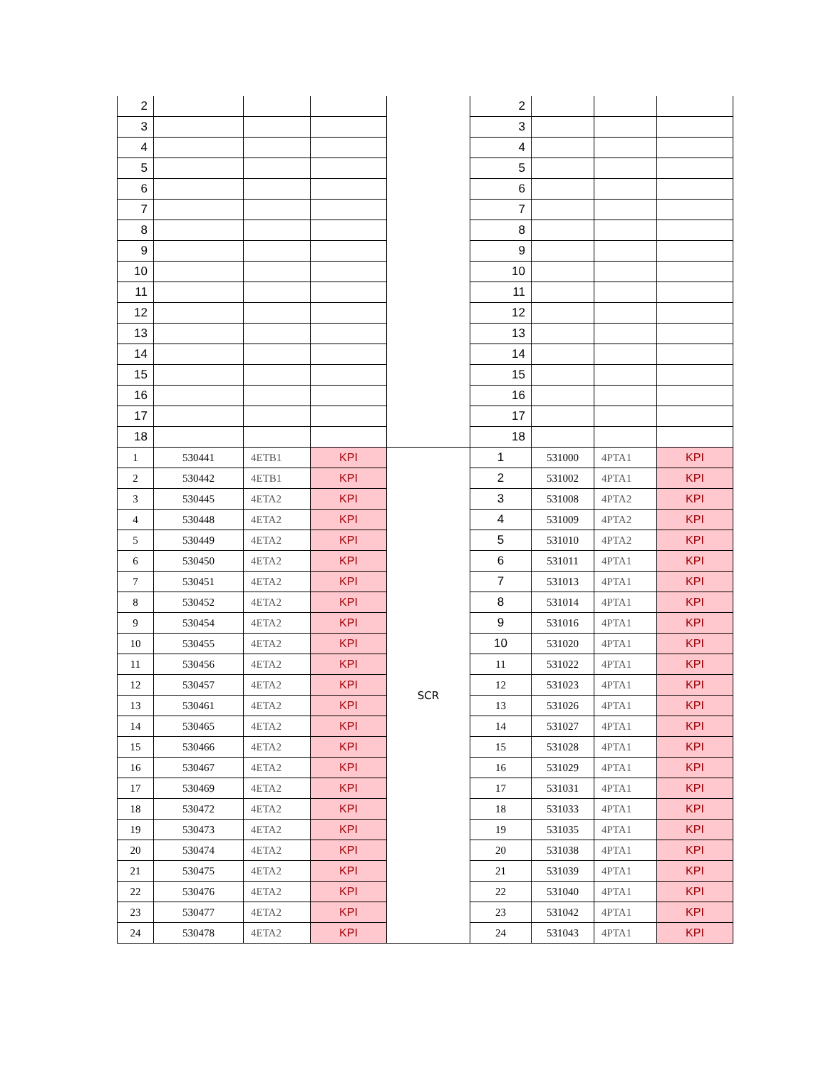| 2 | | | | | 2 | | | |
| 3 | | | | | 3 | | | |
| 4 | | | | | 4 | | | |
| 5 | | | | | 5 | | | |
| 6 | | | | | 6 | | | |
| 7 | | | | | 7 | | | |
| 8 | | | | | 8 | | | |
| 9 | | | | | 9 | | | |
| 10 | | | | | 10 | | | |
| 11 | | | | | 11 | | | |
| 12 | | | | | 12 | | | |
| 13 | | | | | 13 | | | |
| 14 | | | | | 14 | | | |
| 15 | | | | | 15 | | | |
| 16 | | | | | 16 | | | |
| 17 | | | | | 17 | | | |
| 18 | | | | | 18 | | | |
| 1 | 530441 | 4ETB1 | KPI | SCR | 1 | 531000 | 4PTA1 | KPI |
| 2 | 530442 | 4ETB1 | KPI | | 2 | 531002 | 4PTA1 | KPI |
| 3 | 530445 | 4ETA2 | KPI | | 3 | 531008 | 4PTA2 | KPI |
| 4 | 530448 | 4ETA2 | KPI | | 4 | 531009 | 4PTA2 | KPI |
| 5 | 530449 | 4ETA2 | KPI | | 5 | 531010 | 4PTA2 | KPI |
| 6 | 530450 | 4ETA2 | KPI | | 6 | 531011 | 4PTA1 | KPI |
| 7 | 530451 | 4ETA2 | KPI | | 7 | 531013 | 4PTA1 | KPI |
| 8 | 530452 | 4ETA2 | KPI | | 8 | 531014 | 4PTA1 | KPI |
| 9 | 530454 | 4ETA2 | KPI | | 9 | 531016 | 4PTA1 | KPI |
| 10 | 530455 | 4ETA2 | KPI | | 10 | 531020 | 4PTA1 | KPI |
| 11 | 530456 | 4ETA2 | KPI | | 11 | 531022 | 4PTA1 | KPI |
| 12 | 530457 | 4ETA2 | KPI | | 12 | 531023 | 4PTA1 | KPI |
| 13 | 530461 | 4ETA2 | KPI | | 13 | 531026 | 4PTA1 | KPI |
| 14 | 530465 | 4ETA2 | KPI | | 14 | 531027 | 4PTA1 | KPI |
| 15 | 530466 | 4ETA2 | KPI | | 15 | 531028 | 4PTA1 | KPI |
| 16 | 530467 | 4ETA2 | KPI | | 16 | 531029 | 4PTA1 | KPI |
| 17 | 530469 | 4ETA2 | KPI | | 17 | 531031 | 4PTA1 | KPI |
| 18 | 530472 | 4ETA2 | KPI | | 18 | 531033 | 4PTA1 | KPI |
| 19 | 530473 | 4ETA2 | KPI | | 19 | 531035 | 4PTA1 | KPI |
| 20 | 530474 | 4ETA2 | KPI | | 20 | 531038 | 4PTA1 | KPI |
| 21 | 530475 | 4ETA2 | KPI | | 21 | 531039 | 4PTA1 | KPI |
| 22 | 530476 | 4ETA2 | KPI | | 22 | 531040 | 4PTA1 | KPI |
| 23 | 530477 | 4ETA2 | KPI | | 23 | 531042 | 4PTA1 | KPI |
| 24 | 530478 | 4ETA2 | KPI | | 24 | 531043 | 4PTA1 | KPI |